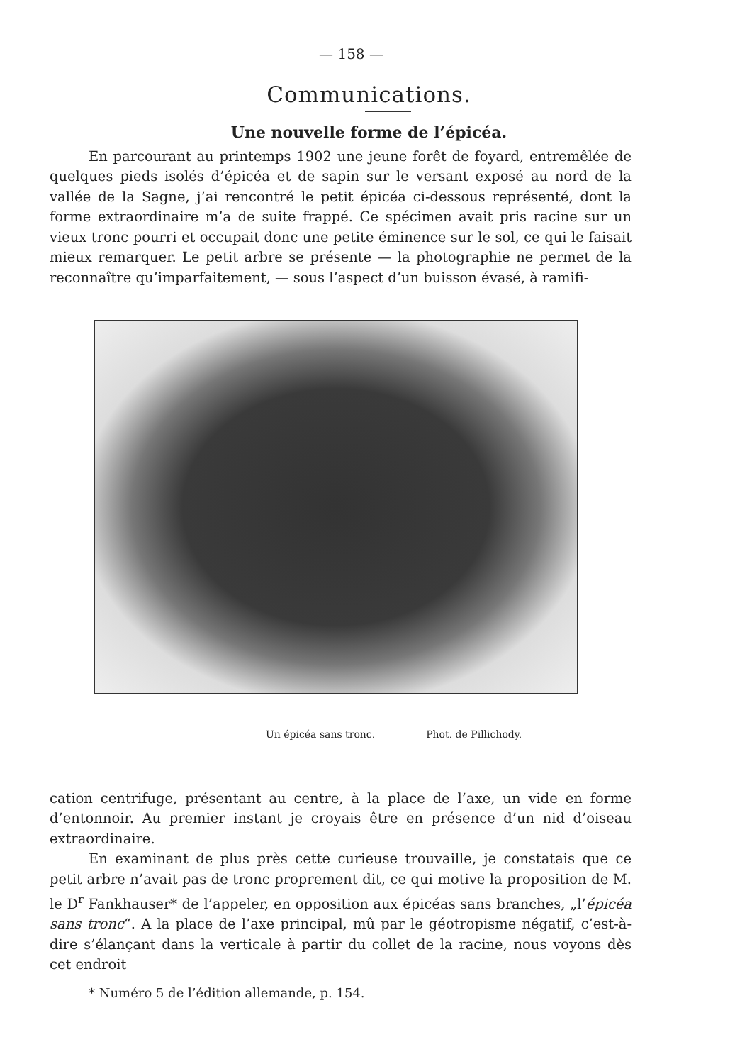— 158 —
Communications.
Une nouvelle forme de l’épicéa.
En parcourant au printemps 1902 une jeune forêt de foyard, entremêlée de quelques pieds isolés d’épicéa et de sapin sur le versant exposé au nord de la vallée de la Sagne, j’ai rencontré le petit épicéa ci-dessous représenté, dont la forme extraordinaire m’a de suite frappé. Ce spécimen avait pris racine sur un vieux tronc pourri et occupait donc une petite éminence sur le sol, ce qui le faisait mieux remarquer. Le petit arbre se présente — la photographie ne permet de la reconnaître qu’imparfaitement, — sous l’aspect d’un buisson évasé, à ramifi-
Un épicéa sans tronc. Phot. de Pillichody.
cation centrifuge, présentant au centre, à la place de l’axe, un vide en forme d’entonnoir. Au premier instant je croyais être en présence d’un nid d’oiseau extraordinaire.
En examinant de plus près cette curieuse trouvaille, je constatais que ce petit arbre n’avait pas de tronc proprement dit, ce qui motive la proposition de M. le D<sup>r</sup> Fankhauser* de l’appeler, en opposition aux épicéas sans branches, „l’épicéa sans tronc“. A la place de l’axe principal, mû par le géotropisme négatif, c’est-à-dire s’élançant dans la verticale à partir du collet de la racine, nous voyons dès cet endroit
* Numéro 5 de l’édition allemande, p. 154.